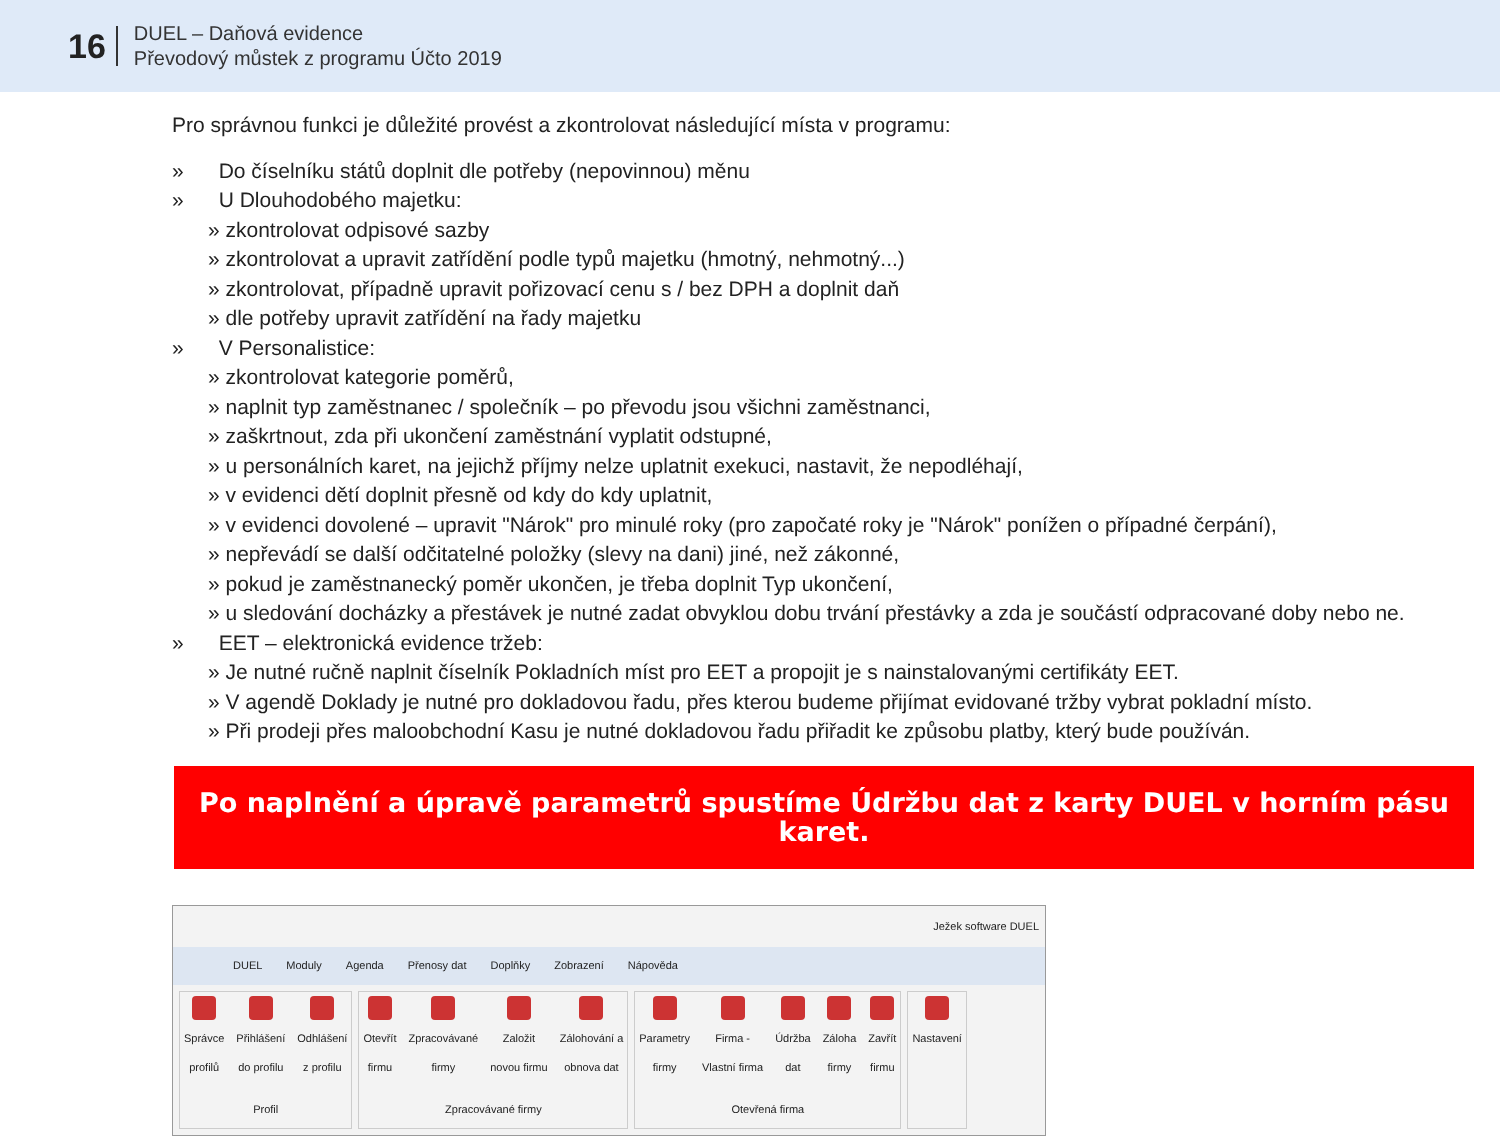16
DUEL – Daňová evidence
Převodový můstek z programu Účto 2019
Pro správnou funkci je důležité provést a zkontrolovat následující místa v programu:
» Do číselníku států doplnit dle potřeby (nepovinnou) měnu
» U Dlouhodobého majetku:
» zkontrolovat odpisové sazby
» zkontrolovat a upravit zatřídění podle typů majetku (hmotný, nehmotný...)
» zkontrolovat, případně upravit pořizovací cenu s / bez DPH a doplnit daň
» dle potřeby upravit zatřídění na řady majetku
» V Personalistice:
» zkontrolovat kategorie poměrů,
» naplnit typ zaměstnanec / společník – po převodu jsou všichni zaměstnanci,
» zaškrtnout, zda při ukončení zaměstnání vyplatit odstupné,
» u personálních karet, na jejichž příjmy nelze uplatnit exekuci, nastavit, že nepodléhají,
» v evidenci dětí doplnit přesně od kdy do kdy uplatnit,
» v evidenci dovolené – upravit "Nárok" pro minulé roky (pro započaté roky je "Nárok" ponížen o případné čerpání),
» nepřevádí se další odčitatelné položky (slevy na dani) jiné, než zákonné,
» pokud je zaměstnanecký poměr ukončen, je třeba doplnit Typ ukončení,
» u sledování docházky a přestávek je nutné zadat obvyklou dobu trvání přestávky a zda je součástí odpracované doby nebo ne.
» EET – elektronická evidence tržeb:
» Je nutné ručně naplnit číselník Pokladních míst pro EET a propojit je s nainstalovanými certifikáty EET.
» V agendě Doklady je nutné pro dokladovou řadu, přes kterou budeme přijímat evidované tržby vybrat pokladní místo.
» Při prodeji přes maloobchodní Kasu je nutné dokladovou řadu přiřadit ke způsobu platby, který bude používán.
Po naplnění a úpravě parametrů spustíme Údržbu dat z karty DUEL v horním pásu karet.
Ježek software DUEL
DUEL Moduly Agenda Přenosy dat Doplňky Zobrazení Nápověda
Správce
profilů
Přihlášení
do profilu
Odhlášení
z profilu
Profil
Otevřít
firmu
Zpracovávané
firmy
Založit
novou firmu
Zálohování a
obnova dat
Zpracovávané firmy
Parametry
firmy
Firma -
Vlastní firma
Údržba
dat
Záloha
firmy
Zavřít
firmu
Otevřená firma
Nastavení